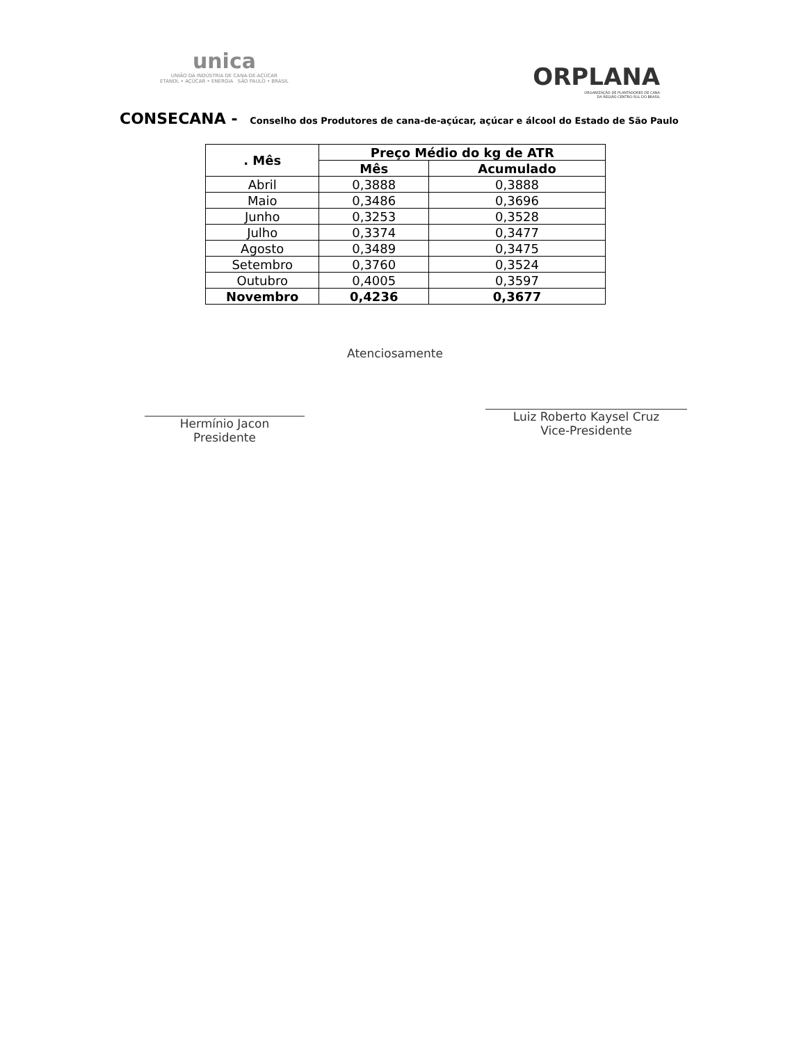unica
UNIÃO DA INDÚSTRIA DE CANA-DE-AÇÚCAR
ETANOL • AÇÚCAR • ENERGIA SÃO PAULO • BRASIL
ORPLANA
ORGANIZAÇÃO DE PLANTADORES DE CANA
DA REGIÃO CENTRO-SUL DO BRASIL
CONSECANA - Conselho dos Produtores de cana-de-açúcar, açúcar e álcool do Estado de São Paulo
| . Mês | Preço Médio do kg de ATR | |
| --- | --- | --- |
| | Mês | Acumulado |
| Abril | 0,3888 | 0,3888 |
| Maio | 0,3486 | 0,3696 |
| Junho | 0,3253 | 0,3528 |
| Julho | 0,3374 | 0,3477 |
| Agosto | 0,3489 | 0,3475 |
| Setembro | 0,3760 | 0,3524 |
| Outubro | 0,4005 | 0,3597 |
| Novembro | 0,4236 | 0,3677 |
Hermínio Jacon
Presidente
Atenciosamente
Luiz Roberto Kaysel Cruz
Vice-Presidente